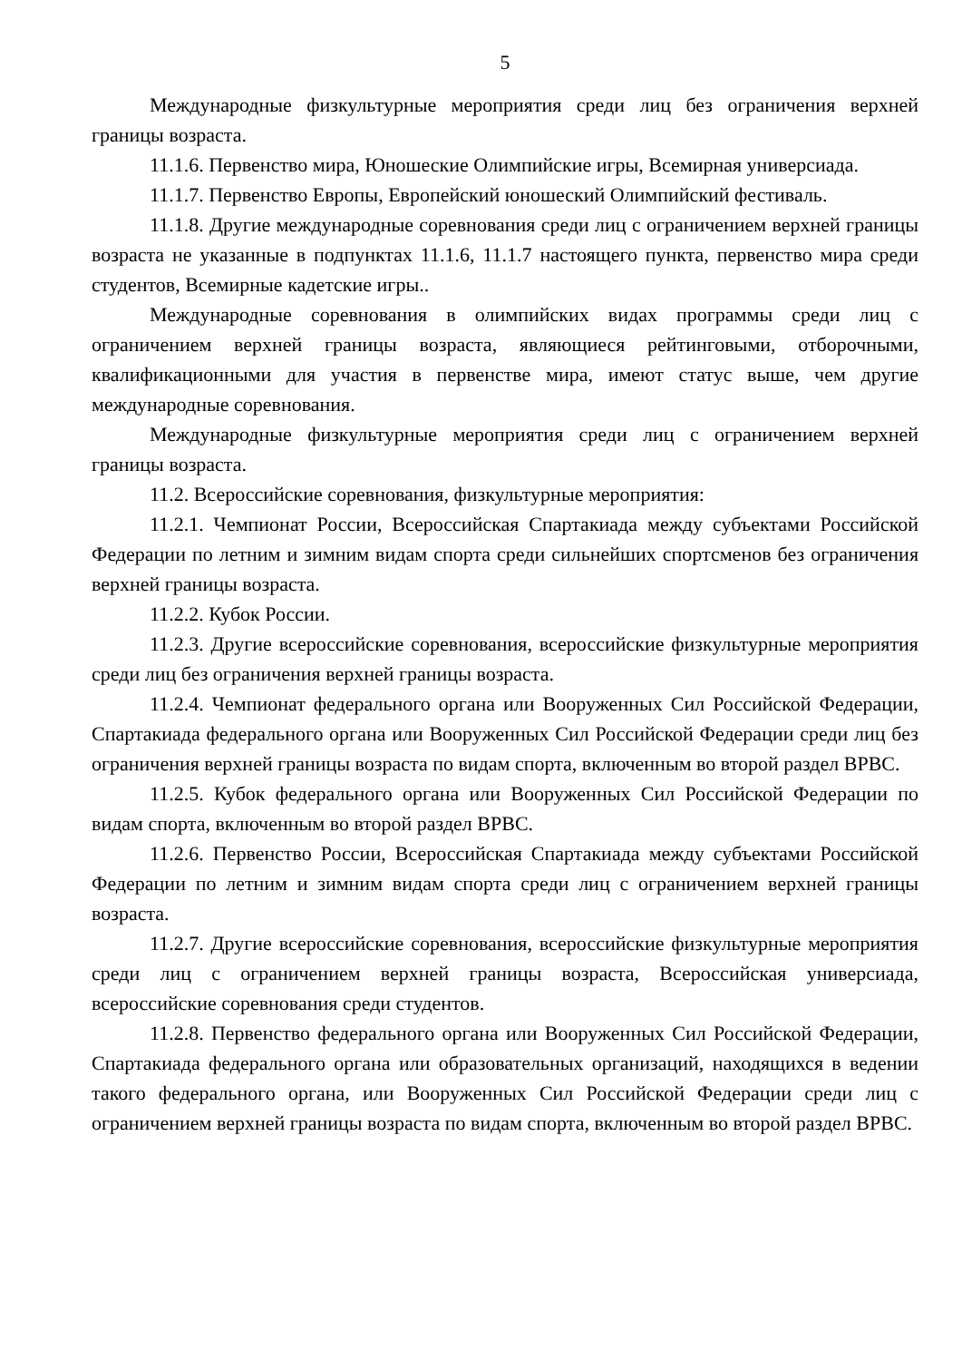5
Международные физкультурные мероприятия среди лиц без ограничения верхней границы возраста.
11.1.6. Первенство мира, Юношеские Олимпийские игры, Всемирная универсиада.
11.1.7. Первенство Европы, Европейский юношеский Олимпийский фестиваль.
11.1.8. Другие международные соревнования среди лиц с ограничением верхней границы возраста не указанные в подпунктах 11.1.6, 11.1.7 настоящего пункта, первенство мира среди студентов, Всемирные кадетские игры..
Международные соревнования в олимпийских видах программы среди лиц с ограничением верхней границы возраста, являющиеся рейтинговыми, отборочными, квалификационными для участия в первенстве мира, имеют статус выше, чем другие международные соревнования.
Международные физкультурные мероприятия среди лиц с ограничением верхней границы возраста.
11.2. Всероссийские соревнования, физкультурные мероприятия:
11.2.1. Чемпионат России, Всероссийская Спартакиада между субъектами Российской Федерации по летним и зимним видам спорта среди сильнейших спортсменов без ограничения верхней границы возраста.
11.2.2. Кубок России.
11.2.3. Другие всероссийские соревнования, всероссийские физкультурные мероприятия среди лиц без ограничения верхней границы возраста.
11.2.4. Чемпионат федерального органа или Вооруженных Сил Российской Федерации, Спартакиада федерального органа или Вооруженных Сил Российской Федерации среди лиц без ограничения верхней границы возраста по видам спорта, включенным во второй раздел ВРВС.
11.2.5. Кубок федерального органа или Вооруженных Сил Российской Федерации по видам спорта, включенным во второй раздел ВРВС.
11.2.6. Первенство России, Всероссийская Спартакиада между субъектами Российской Федерации по летним и зимним видам спорта среди лиц с ограничением верхней границы возраста.
11.2.7. Другие всероссийские соревнования, всероссийские физкультурные мероприятия среди лиц с ограничением верхней границы возраста, Всероссийская универсиада, всероссийские соревнования среди студентов.
11.2.8. Первенство федерального органа или Вооруженных Сил Российской Федерации, Спартакиада федерального органа или образовательных организаций, находящихся в ведении такого федерального органа, или Вооруженных Сил Российской Федерации среди лиц с ограничением верхней границы возраста по видам спорта, включенным во второй раздел ВРВС.